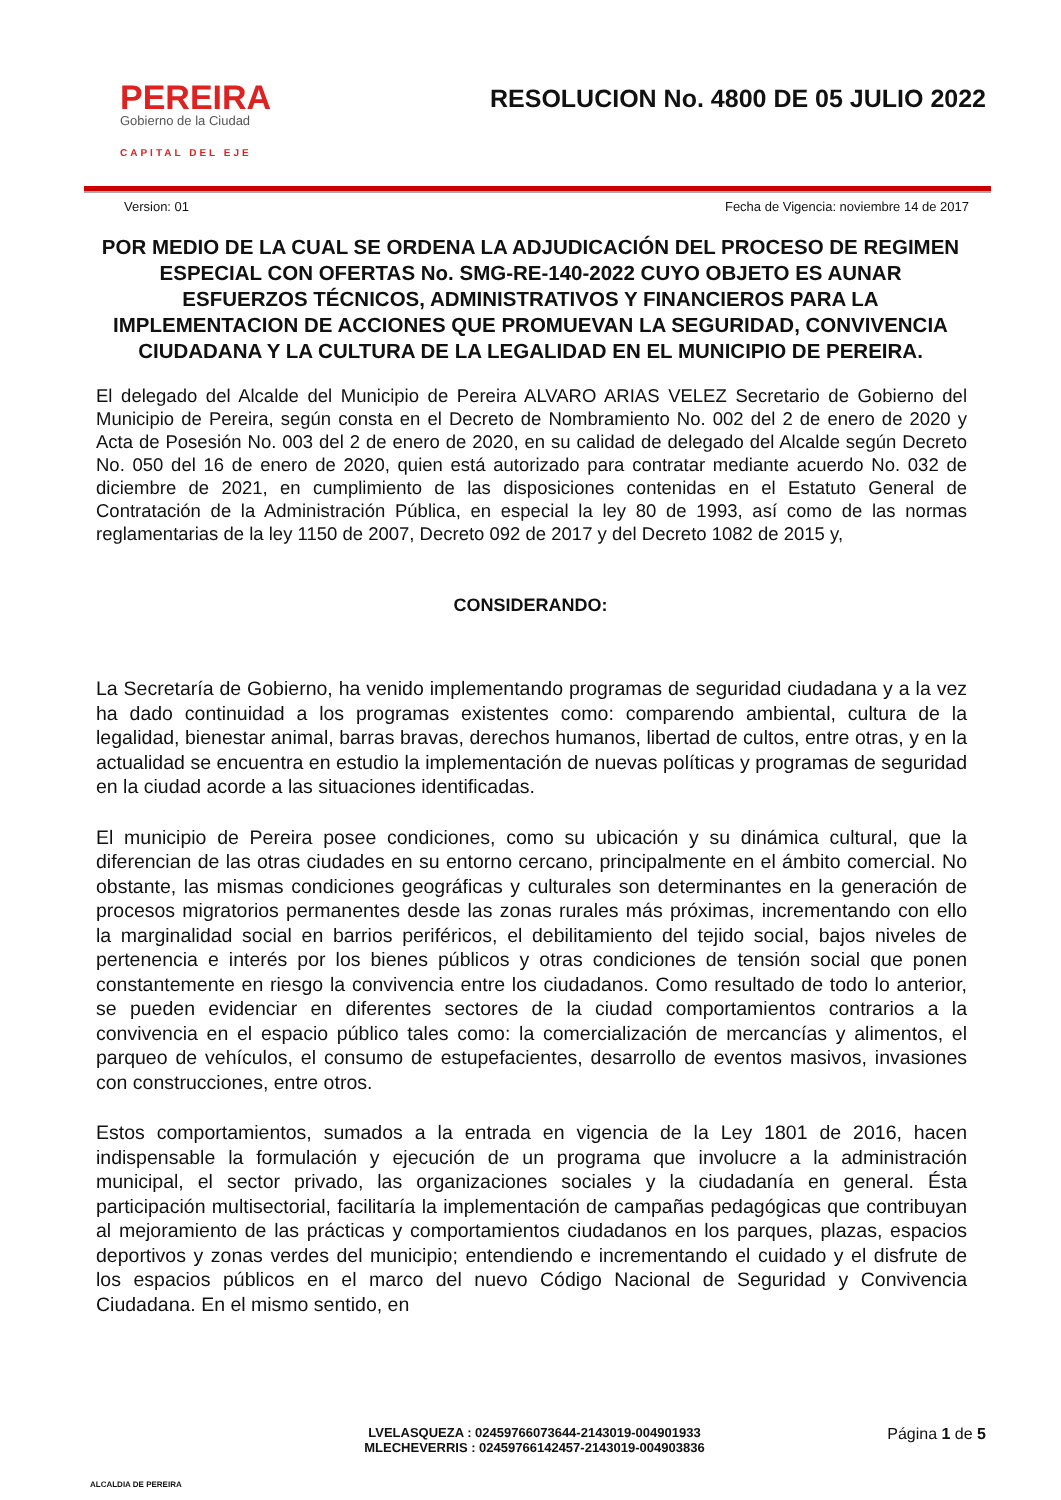PEREIRA
Gobierno de la Ciudad
CAPITAL DEL EJE
RESOLUCION No. 4800 DE 05 JULIO 2022
Version: 01 Fecha de Vigencia: noviembre 14 de 2017
POR MEDIO DE LA CUAL SE ORDENA LA ADJUDICACIÓN DEL PROCESO DE REGIMEN ESPECIAL CON OFERTAS No. SMG-RE-140-2022 CUYO OBJETO ES AUNAR ESFUERZOS TÉCNICOS, ADMINISTRATIVOS Y FINANCIEROS PARA LA IMPLEMENTACION DE ACCIONES QUE PROMUEVAN LA SEGURIDAD, CONVIVENCIA CIUDADANA Y LA CULTURA DE LA LEGALIDAD EN EL MUNICIPIO DE PEREIRA.
El delegado del Alcalde del Municipio de Pereira ALVARO ARIAS VELEZ Secretario de Gobierno del Municipio de Pereira, según consta en el Decreto de Nombramiento No. 002 del 2 de enero de 2020 y Acta de Posesión No. 003 del 2 de enero de 2020, en su calidad de delegado del Alcalde según Decreto No. 050 del 16 de enero de 2020, quien está autorizado para contratar mediante acuerdo No. 032 de diciembre de 2021, en cumplimiento de las disposiciones contenidas en el Estatuto General de Contratación de la Administración Pública, en especial la ley 80 de 1993, así como de las normas reglamentarias de la ley 1150 de 2007, Decreto 092 de 2017 y del Decreto 1082 de 2015 y,
CONSIDERANDO:
La Secretaría de Gobierno, ha venido implementando programas de seguridad ciudadana y a la vez ha dado continuidad a los programas existentes como: comparendo ambiental, cultura de la legalidad, bienestar animal, barras bravas, derechos humanos, libertad de cultos, entre otras, y en la actualidad se encuentra en estudio la implementación de nuevas políticas y programas de seguridad en la ciudad acorde a las situaciones identificadas.
El municipio de Pereira posee condiciones, como su ubicación y su dinámica cultural, que la diferencian de las otras ciudades en su entorno cercano, principalmente en el ámbito comercial. No obstante, las mismas condiciones geográficas y culturales son determinantes en la generación de procesos migratorios permanentes desde las zonas rurales más próximas, incrementando con ello la marginalidad social en barrios periféricos, el debilitamiento del tejido social, bajos niveles de pertenencia e interés por los bienes públicos y otras condiciones de tensión social que ponen constantemente en riesgo la convivencia entre los ciudadanos. Como resultado de todo lo anterior, se pueden evidenciar en diferentes sectores de la ciudad comportamientos contrarios a la convivencia en el espacio público tales como: la comercialización de mercancías y alimentos, el parqueo de vehículos, el consumo de estupefacientes, desarrollo de eventos masivos, invasiones con construcciones, entre otros.
Estos comportamientos, sumados a la entrada en vigencia de la Ley 1801 de 2016, hacen indispensable la formulación y ejecución de un programa que involucre a la administración municipal, el sector privado, las organizaciones sociales y la ciudadanía en general. Ésta participación multisectorial, facilitaría la implementación de campañas pedagógicas que contribuyan al mejoramiento de las prácticas y comportamientos ciudadanos en los parques, plazas, espacios deportivos y zonas verdes del municipio; entendiendo e incrementando el cuidado y el disfrute de los espacios públicos en el marco del nuevo Código Nacional de Seguridad y Convivencia Ciudadana. En el mismo sentido, en
ALCALDIA DE PEREIRA
LVELASQUEZA : 02459766073644-2143019-004901933
MLECHEVERRIS : 02459766142457-2143019-004903836
Página 1 de 5